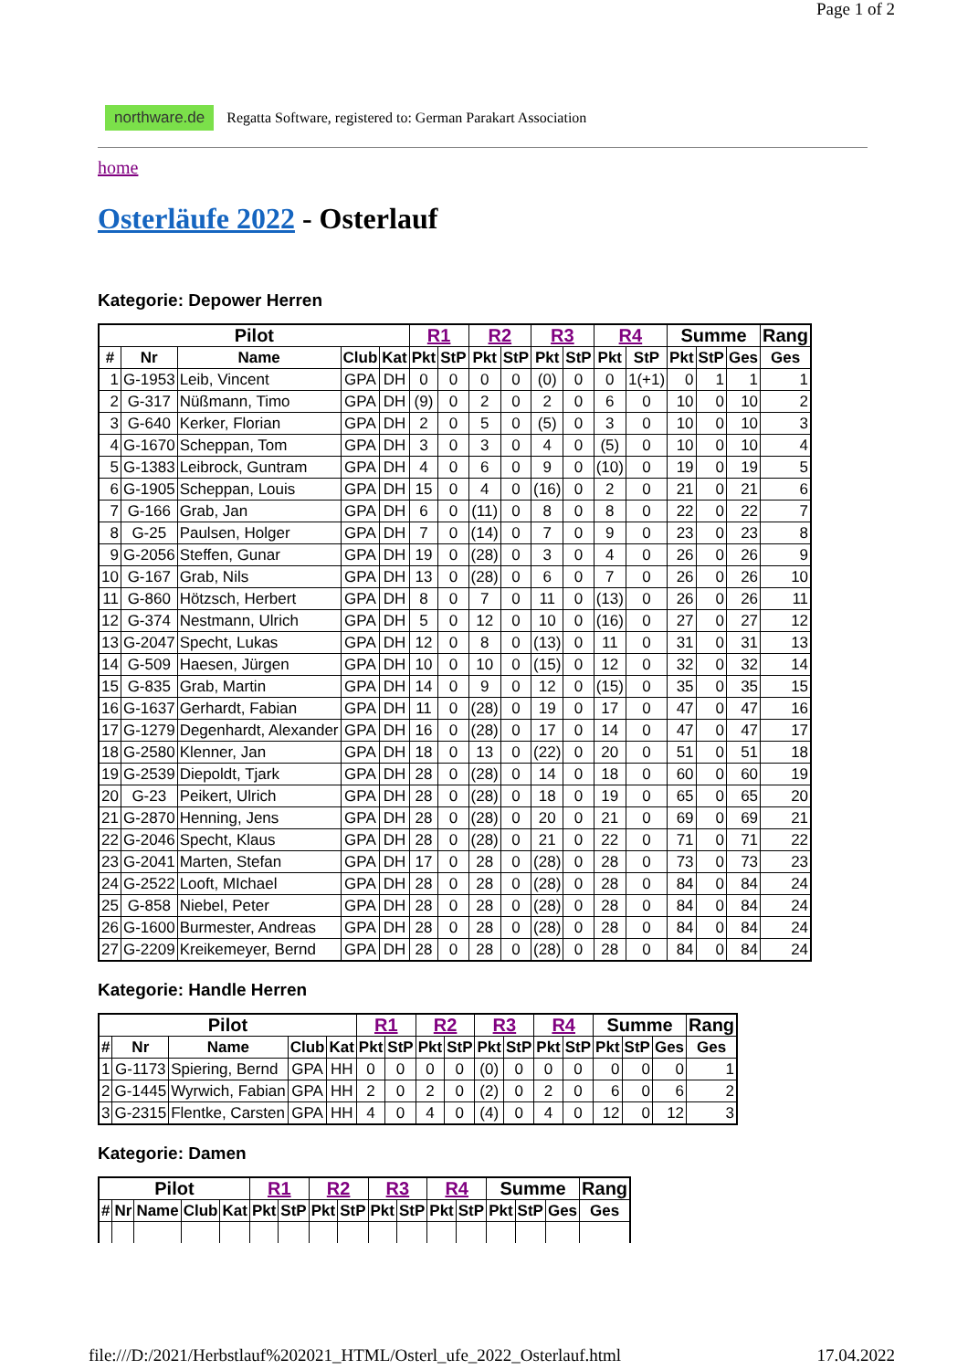Page 1 of 2
northware.de Regatta Software, registered to: German Parakart Association
home
Osterläufe 2022 - Osterlauf
Kategorie: Depower Herren
| Pilot | | | | | R1 | | R2 | | R3 | | R4 | | Summe | | | Rang |
| --- | --- | --- | --- | --- | --- | --- | --- | --- | --- | --- | --- | --- | --- | --- | --- | --- |
| # | Nr | Name | Club | Kat | Pkt | StP | Pkt | StP | Pkt | StP | Pkt | StP | Pkt | StP | Ges | Ges |
| 1 | G-1953 | Leib, Vincent | GPA | DH | 0 | 0 | 0 | 0 | (0) | 0 | 0 | 1(+1) | 0 | 1 | 1 | 1 |
| 2 | G-317 | Nüßmann, Timo | GPA | DH | (9) | 0 | 2 | 0 | 2 | 0 | 6 | 0 | 10 | 0 | 10 | 2 |
| 3 | G-640 | Kerker, Florian | GPA | DH | 2 | 0 | 5 | 0 | (5) | 0 | 3 | 0 | 10 | 0 | 10 | 3 |
| 4 | G-1670 | Scheppan, Tom | GPA | DH | 3 | 0 | 3 | 0 | 4 | 0 | (5) | 0 | 10 | 0 | 10 | 4 |
| 5 | G-1383 | Leibrock, Guntram | GPA | DH | 4 | 0 | 6 | 0 | 9 | 0 | (10) | 0 | 19 | 0 | 19 | 5 |
| 6 | G-1905 | Scheppan, Louis | GPA | DH | 15 | 0 | 4 | 0 | (16) | 0 | 2 | 0 | 21 | 0 | 21 | 6 |
| 7 | G-166 | Grab, Jan | GPA | DH | 6 | 0 | (11) | 0 | 8 | 0 | 8 | 0 | 22 | 0 | 22 | 7 |
| 8 | G-25 | Paulsen, Holger | GPA | DH | 7 | 0 | (14) | 0 | 7 | 0 | 9 | 0 | 23 | 0 | 23 | 8 |
| 9 | G-2056 | Steffen, Gunar | GPA | DH | 19 | 0 | (28) | 0 | 3 | 0 | 4 | 0 | 26 | 0 | 26 | 9 |
| 10 | G-167 | Grab, Nils | GPA | DH | 13 | 0 | (28) | 0 | 6 | 0 | 7 | 0 | 26 | 0 | 26 | 10 |
| 11 | G-860 | Hötzsch, Herbert | GPA | DH | 8 | 0 | 7 | 0 | 11 | 0 | (13) | 0 | 26 | 0 | 26 | 11 |
| 12 | G-374 | Nestmann, Ulrich | GPA | DH | 5 | 0 | 12 | 0 | 10 | 0 | (16) | 0 | 27 | 0 | 27 | 12 |
| 13 | G-2047 | Specht, Lukas | GPA | DH | 12 | 0 | 8 | 0 | (13) | 0 | 11 | 0 | 31 | 0 | 31 | 13 |
| 14 | G-509 | Haesen, Jürgen | GPA | DH | 10 | 0 | 10 | 0 | (15) | 0 | 12 | 0 | 32 | 0 | 32 | 14 |
| 15 | G-835 | Grab, Martin | GPA | DH | 14 | 0 | 9 | 0 | 12 | 0 | (15) | 0 | 35 | 0 | 35 | 15 |
| 16 | G-1637 | Gerhardt, Fabian | GPA | DH | 11 | 0 | (28) | 0 | 19 | 0 | 17 | 0 | 47 | 0 | 47 | 16 |
| 17 | G-1279 | Degenhardt, Alexander | GPA | DH | 16 | 0 | (28) | 0 | 17 | 0 | 14 | 0 | 47 | 0 | 47 | 17 |
| 18 | G-2580 | Klenner, Jan | GPA | DH | 18 | 0 | 13 | 0 | (22) | 0 | 20 | 0 | 51 | 0 | 51 | 18 |
| 19 | G-2539 | Diepoldt, Tjark | GPA | DH | 28 | 0 | (28) | 0 | 14 | 0 | 18 | 0 | 60 | 0 | 60 | 19 |
| 20 | G-23 | Peikert, Ulrich | GPA | DH | 28 | 0 | (28) | 0 | 18 | 0 | 19 | 0 | 65 | 0 | 65 | 20 |
| 21 | G-2870 | Henning, Jens | GPA | DH | 28 | 0 | (28) | 0 | 20 | 0 | 21 | 0 | 69 | 0 | 69 | 21 |
| 22 | G-2046 | Specht, Klaus | GPA | DH | 28 | 0 | (28) | 0 | 21 | 0 | 22 | 0 | 71 | 0 | 71 | 22 |
| 23 | G-2041 | Marten, Stefan | GPA | DH | 17 | 0 | 28 | 0 | (28) | 0 | 28 | 0 | 73 | 0 | 73 | 23 |
| 24 | G-2522 | Looft, MIchael | GPA | DH | 28 | 0 | 28 | 0 | (28) | 0 | 28 | 0 | 84 | 0 | 84 | 24 |
| 25 | G-858 | Niebel, Peter | GPA | DH | 28 | 0 | 28 | 0 | (28) | 0 | 28 | 0 | 84 | 0 | 84 | 24 |
| 26 | G-1600 | Burmester, Andreas | GPA | DH | 28 | 0 | 28 | 0 | (28) | 0 | 28 | 0 | 84 | 0 | 84 | 24 |
| 27 | G-2209 | Kreikemeyer, Bernd | GPA | DH | 28 | 0 | 28 | 0 | (28) | 0 | 28 | 0 | 84 | 0 | 84 | 24 |
Kategorie: Handle Herren
| Pilot | | | | | R1 | | R2 | | R3 | | R4 | | Summe | | | Rang |
| --- | --- | --- | --- | --- | --- | --- | --- | --- | --- | --- | --- | --- | --- | --- | --- | --- |
| # | Nr | Name | Club | Kat | Pkt | StP | Pkt | StP | Pkt | StP | Pkt | StP | Pkt | StP | Ges | Ges |
| 1 | G-1173 | Spiering, Bernd | GPA | HH | 0 | 0 | 0 | 0 | (0) | 0 | 0 | 0 | 0 | 0 | 0 | 1 |
| 2 | G-1445 | Wyrwich, Fabian | GPA | HH | 2 | 0 | 2 | 0 | (2) | 0 | 2 | 0 | 6 | 0 | 6 | 2 |
| 3 | G-2315 | Flentke, Carsten | GPA | HH | 4 | 0 | 4 | 0 | (4) | 0 | 4 | 0 | 12 | 0 | 12 | 3 |
Kategorie: Damen
| Pilot | | | | | R1 | | R2 | | R3 | | R4 | | Summe | | | Rang |
| --- | --- | --- | --- | --- | --- | --- | --- | --- | --- | --- | --- | --- | --- | --- | --- | --- |
| # | Nr | Name | Club | Kat | Pkt | StP | Pkt | StP | Pkt | StP | Pkt | StP | Pkt | StP | Ges | Ges |
file:///D:/2021/Herbstlauf%202021_HTML/Osterl_ufe_2022_Osterlauf.html 17.04.2022